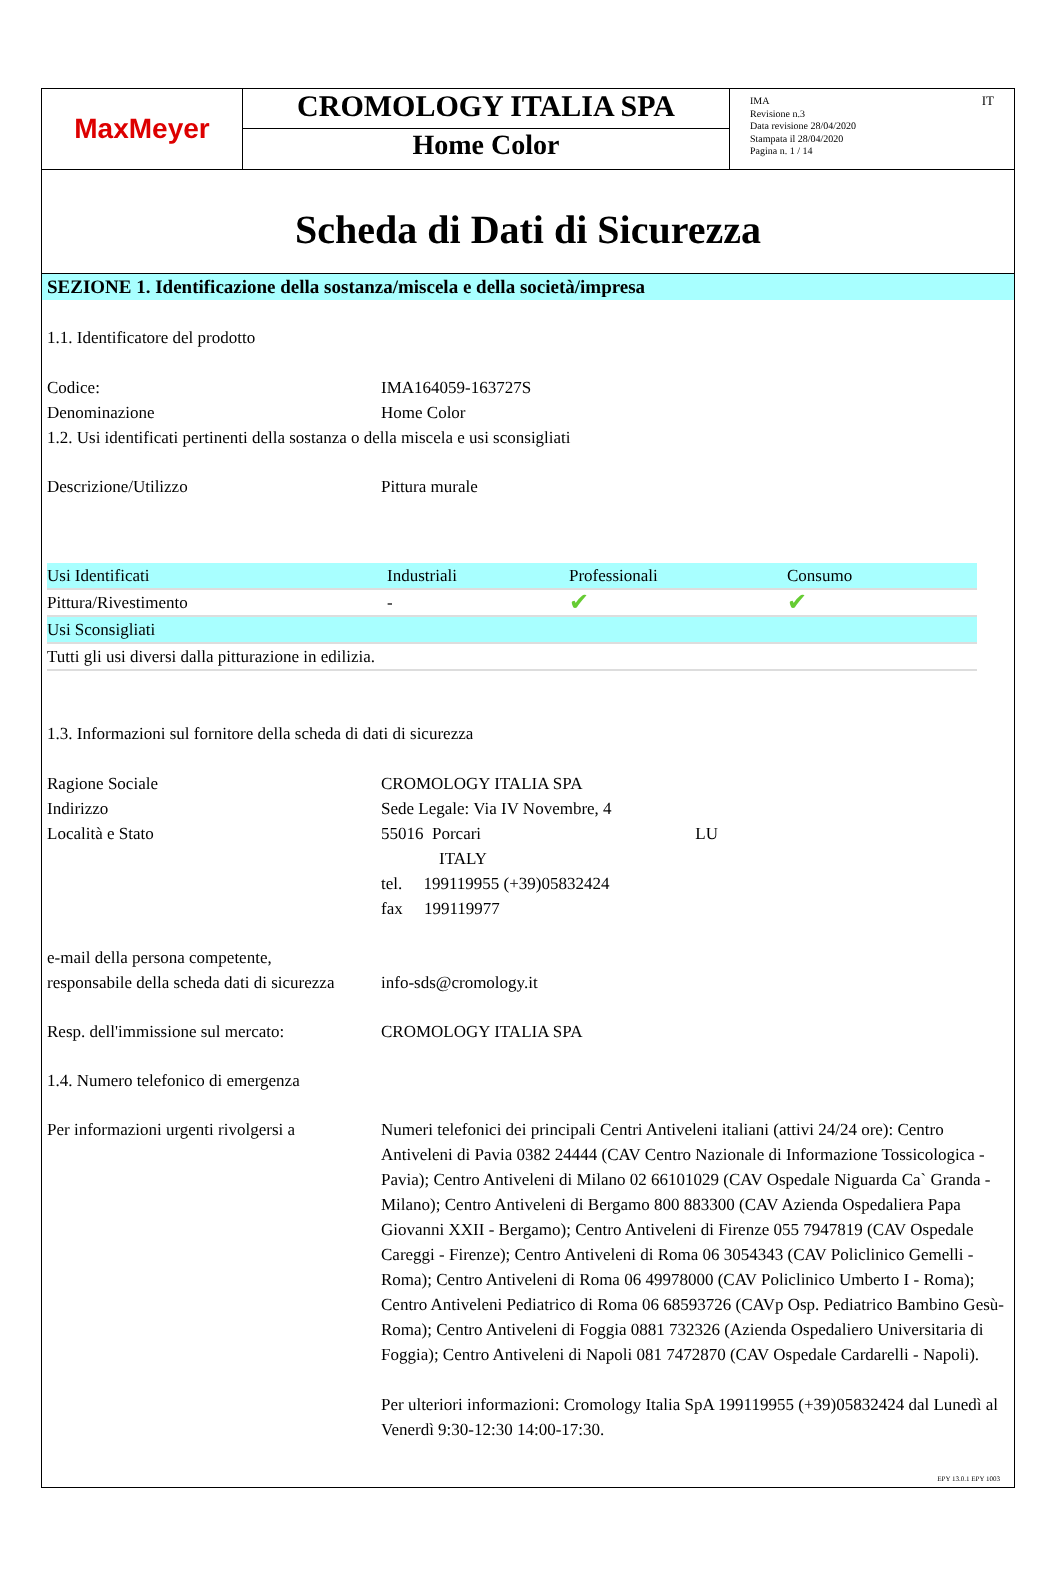MaxMeyer
CROMOLOGY ITALIA SPA
Home Color
IMA
Revisione n.3
Data revisione 28/04/2020
Stampata il 28/04/2020
Pagina n. 1 / 14
IT
Scheda di Dati di Sicurezza
SEZIONE 1. Identificazione della sostanza/miscela e della società/impresa
1.1. Identificatore del prodotto
Codice: IMA164059-163727S
Denominazione Home Color
1.2. Usi identificati pertinenti della sostanza o della miscela e usi sconsigliati
Descrizione/Utilizzo Pittura murale
| Usi Identificati | Industriali | Professionali | Consumo |
| Pittura/Rivestimento | - | ✔ | ✔ |
| Usi Sconsigliati | | | |
| Tutti gli usi diversi dalla pitturazione in edilizia. | | | |
1.3. Informazioni sul fornitore della scheda di dati di sicurezza
Ragione Sociale CROMOLOGY ITALIA SPA
Indirizzo Sede Legale: Via IV Novembre, 4
Località e Stato 55016 Porcari LU
ITALY
tel. 199119955 (+39)05832424
fax 199119977
e-mail della persona competente,
responsabile della scheda dati di sicurezza
info-sds@cromology.it
Resp. dell'immissione sul mercato:
CROMOLOGY ITALIA SPA
1.4. Numero telefonico di emergenza
Per informazioni urgenti rivolgersi a
Numeri telefonici dei principali Centri Antiveleni italiani (attivi 24/24 ore): Centro Antiveleni di Pavia 0382 24444 (CAV Centro Nazionale di Informazione Tossicologica - Pavia); Centro Antiveleni di Milano 02 66101029 (CAV Ospedale Niguarda Ca` Granda - Milano); Centro Antiveleni di Bergamo 800 883300 (CAV Azienda Ospedaliera Papa Giovanni XXII - Bergamo); Centro Antiveleni di Firenze 055 7947819 (CAV Ospedale Careggi - Firenze); Centro Antiveleni di Roma 06 3054343 (CAV Policlinico Gemelli - Roma); Centro Antiveleni di Roma 06 49978000 (CAV Policlinico Umberto I - Roma); Centro Antiveleni Pediatrico di Roma 06 68593726 (CAVp Osp. Pediatrico Bambino Gesù- Roma); Centro Antiveleni di Foggia 0881 732326 (Azienda Ospedaliero Universitaria di Foggia); Centro Antiveleni di Napoli 081 7472870 (CAV Ospedale Cardarelli - Napoli).
Per ulteriori informazioni: Cromology Italia SpA 199119955 (+39)05832424 dal Lunedì al Venerdì 9:30-12:30 14:00-17:30.
EPY 13.0.1 EPY 1003